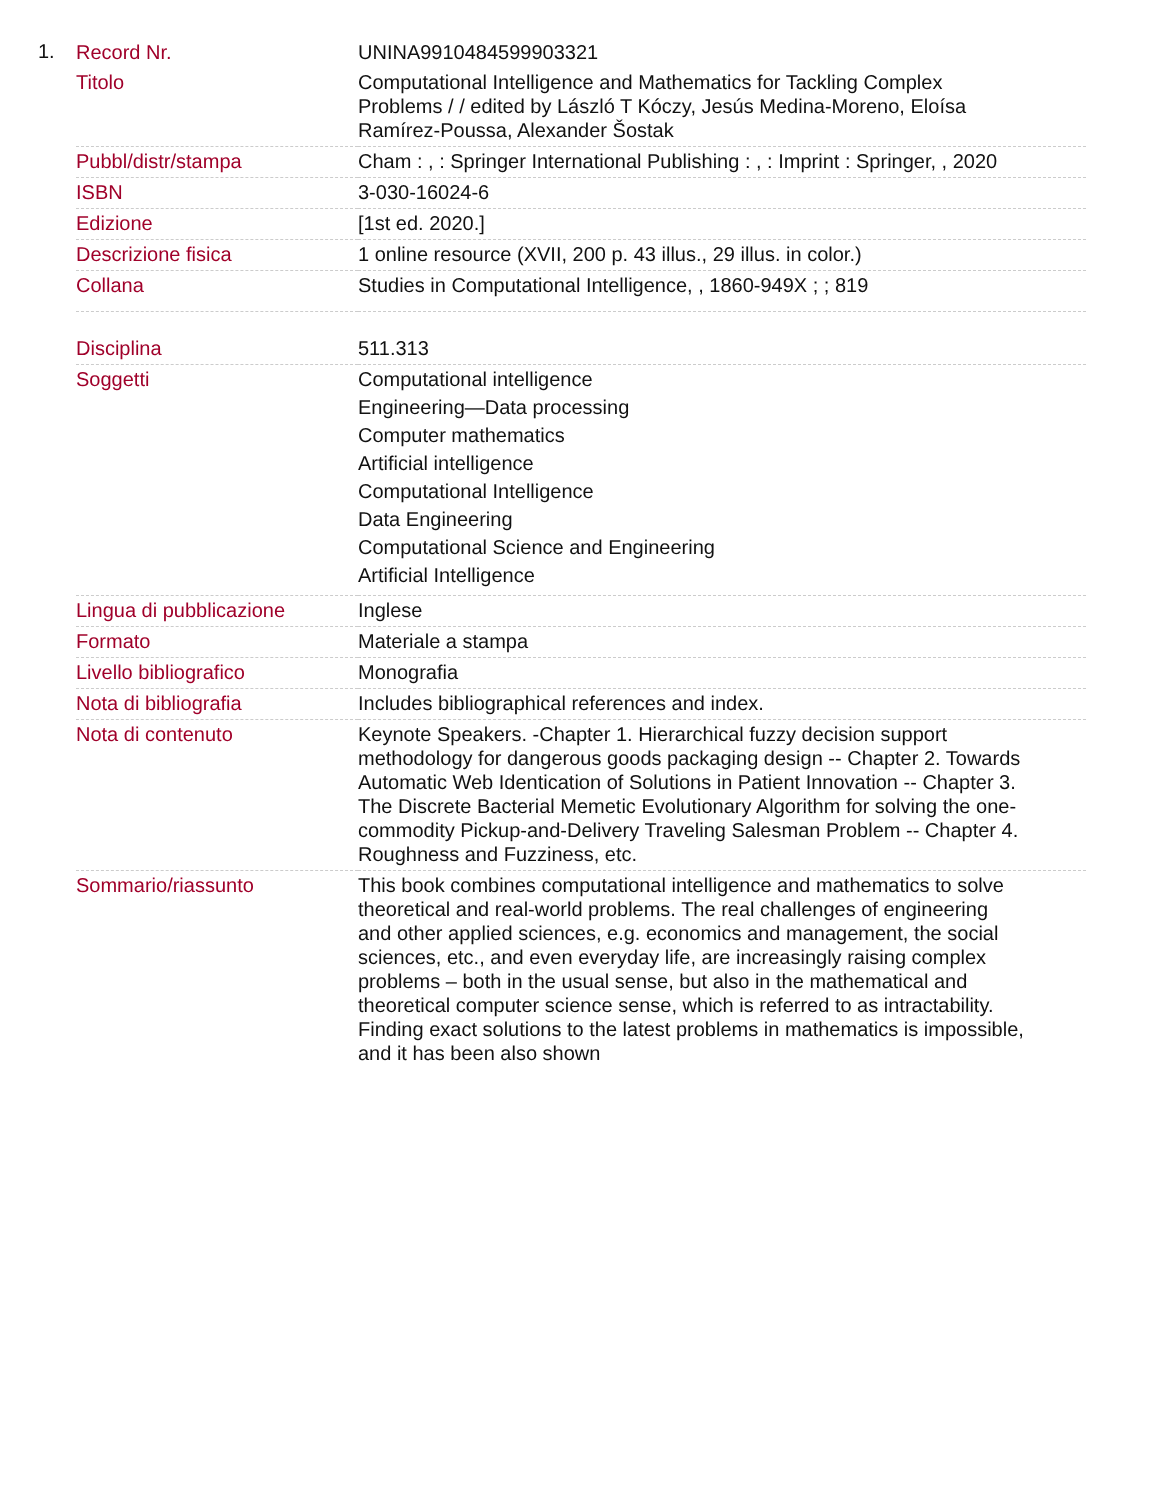1.
| Record Nr. | UNINA9910484599903321 |
| Titolo | Computational Intelligence and Mathematics for Tackling Complex Problems / / edited by László T Kóczy, Jesús Medina-Moreno, Eloísa Ramírez-Poussa, Alexander Šostak |
| Pubbl/distr/stampa | Cham : , : Springer International Publishing : , : Imprint : Springer, , 2020 |
| ISBN | 3-030-16024-6 |
| Edizione | [1st ed. 2020.] |
| Descrizione fisica | 1 online resource (XVII, 200 p. 43 illus., 29 illus. in color.) |
| Collana | Studies in Computational Intelligence, , 1860-949X ; ; 819 |
| Disciplina | 511.313 |
| Soggetti | Computational intelligence Engineering—Data processing Computer mathematics Artificial intelligence Computational Intelligence Data Engineering Computational Science and Engineering Artificial Intelligence |
| Lingua di pubblicazione | Inglese |
| Formato | Materiale a stampa |
| Livello bibliografico | Monografia |
| Nota di bibliografia | Includes bibliographical references and index. |
| Nota di contenuto | Keynote Speakers. -Chapter 1. Hierarchical fuzzy decision support methodology for dangerous goods packaging design -- Chapter 2. Towards Automatic Web Identication of Solutions in Patient Innovation -- Chapter 3. The Discrete Bacterial Memetic Evolutionary Algorithm for solving the one-commodity Pickup-and-Delivery Traveling Salesman Problem -- Chapter 4. Roughness and Fuzziness, etc. |
| Sommario/riassunto | This book combines computational intelligence and mathematics to solve theoretical and real-world problems. The real challenges of engineering and other applied sciences, e.g. economics and management, the social sciences, etc., and even everyday life, are increasingly raising complex problems – both in the usual sense, but also in the mathematical and theoretical computer science sense, which is referred to as intractability. Finding exact solutions to the latest problems in mathematics is impossible, and it has been also shown |